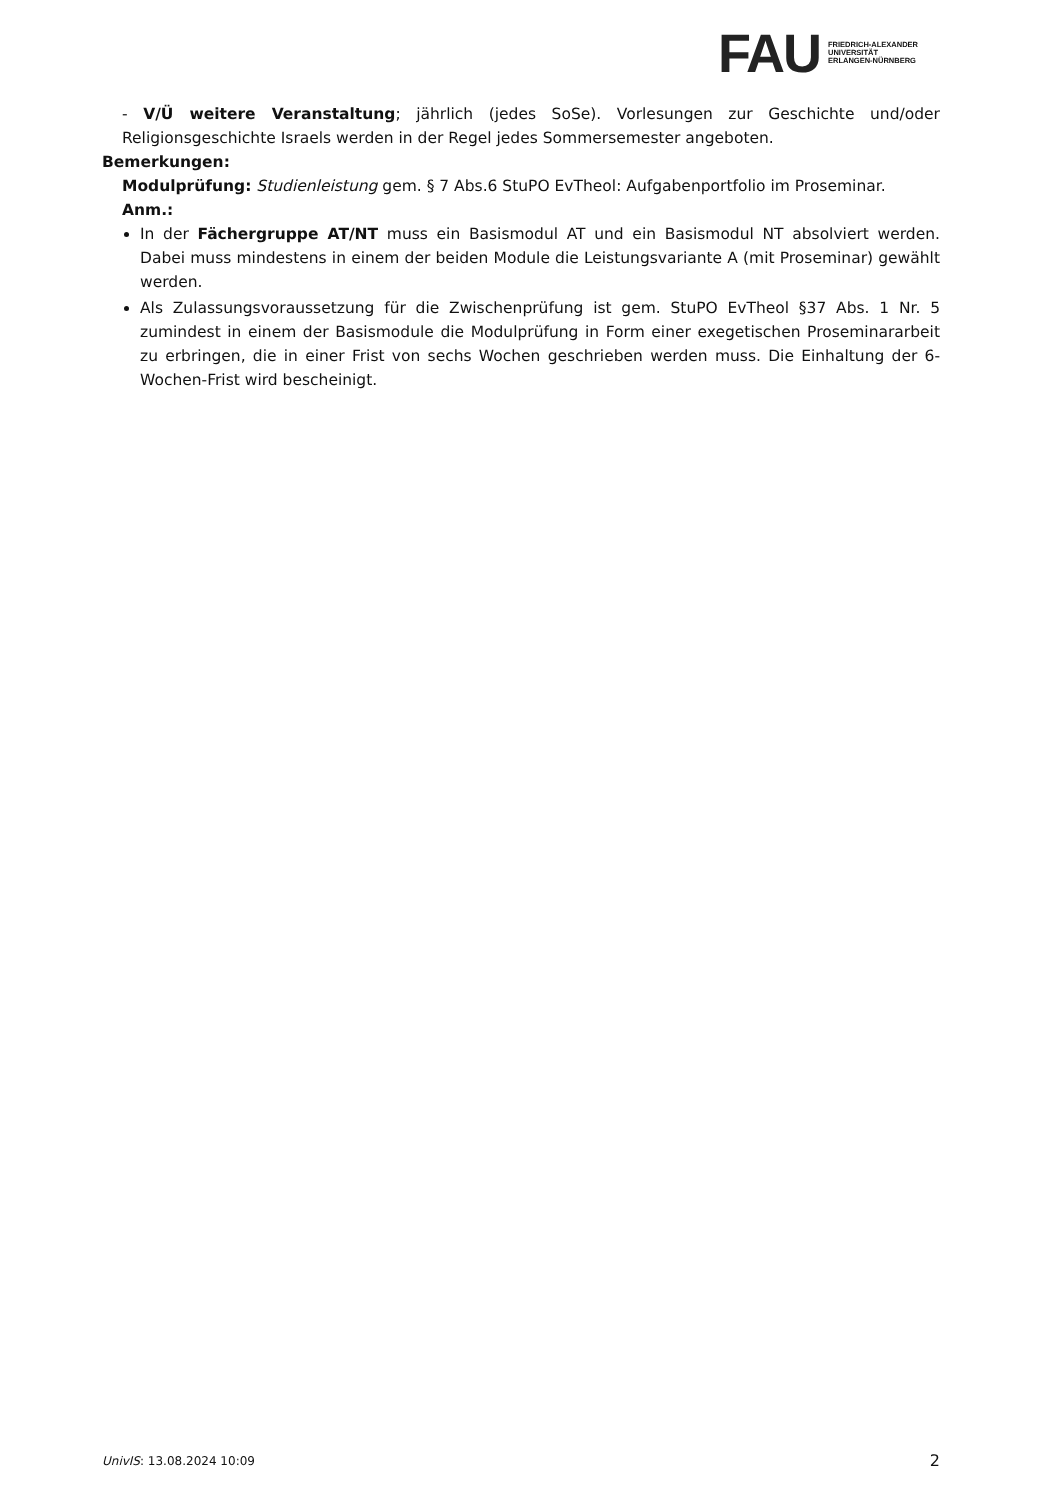FAU
FRIEDRICH-ALEXANDER
UNIVERSITÄT
ERLANGEN-NÜRNBERG
- V/Ü weitere Veranstaltung; jährlich (jedes SoSe). Vorlesungen zur Geschichte und/oder Religionsgeschichte Israels werden in der Regel jedes Sommersemester angeboten.
Bemerkungen:
Modulprüfung: Studienleistung gem. § 7 Abs.6 StuPO EvTheol: Aufgabenportfolio im Proseminar.
Anm.:
In der Fächergruppe AT/NT muss ein Basismodul AT und ein Basismodul NT absolviert werden. Dabei muss mindestens in einem der beiden Module die Leistungsvariante A (mit Proseminar) gewählt werden.
Als Zulassungsvoraussetzung für die Zwischenprüfung ist gem. StuPO EvTheol §37 Abs. 1 Nr. 5 zumindest in einem der Basismodule die Modulprüfung in Form einer exegetischen Proseminararbeit zu erbringen, die in einer Frist von sechs Wochen geschrieben werden muss. Die Einhaltung der 6-Wochen-Frist wird bescheinigt.
UnivIS: 13.08.2024 10:09
2